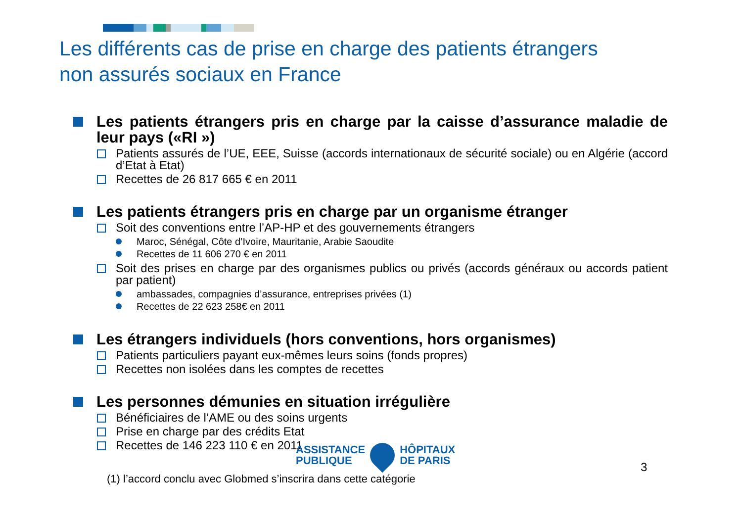Les différents cas de prise en charge des patients étrangers
non assurés sociaux en France
Les patients étrangers pris en charge par la caisse d’assurance maladie de leur pays («RI »)
Patients assurés de l’UE, EEE, Suisse (accords internationaux de sécurité sociale) ou en Algérie (accord d’Etat à Etat)
Recettes de 26 817 665 € en 2011
Les patients étrangers pris en charge par un organisme étranger
Soit des conventions entre l’AP-HP et des gouvernements étrangers
Maroc, Sénégal, Côte d’Ivoire, Mauritanie, Arabie Saoudite
Recettes de 11 606 270 € en 2011
Soit des prises en charge par des organismes publics ou privés (accords généraux ou accords patient par patient)
ambassades, compagnies d’assurance, entreprises privées (1)
Recettes de 22 623 258€ en 2011
Les étrangers individuels (hors conventions, hors organismes)
Patients particuliers payant eux-mêmes leurs soins (fonds propres)
Recettes non isolées dans les comptes de recettes
Les personnes démunies en situation irrégulière
Bénéficiaires de l’AME ou des soins urgents
Prise en charge par des crédits Etat
Recettes de 146 223 110 € en 2011
ASSISTANCE
PUBLIQUE
HÔPITAUX
DE PARIS
3
(1) l’accord conclu avec Globmed s’inscrira dans cette catégorie